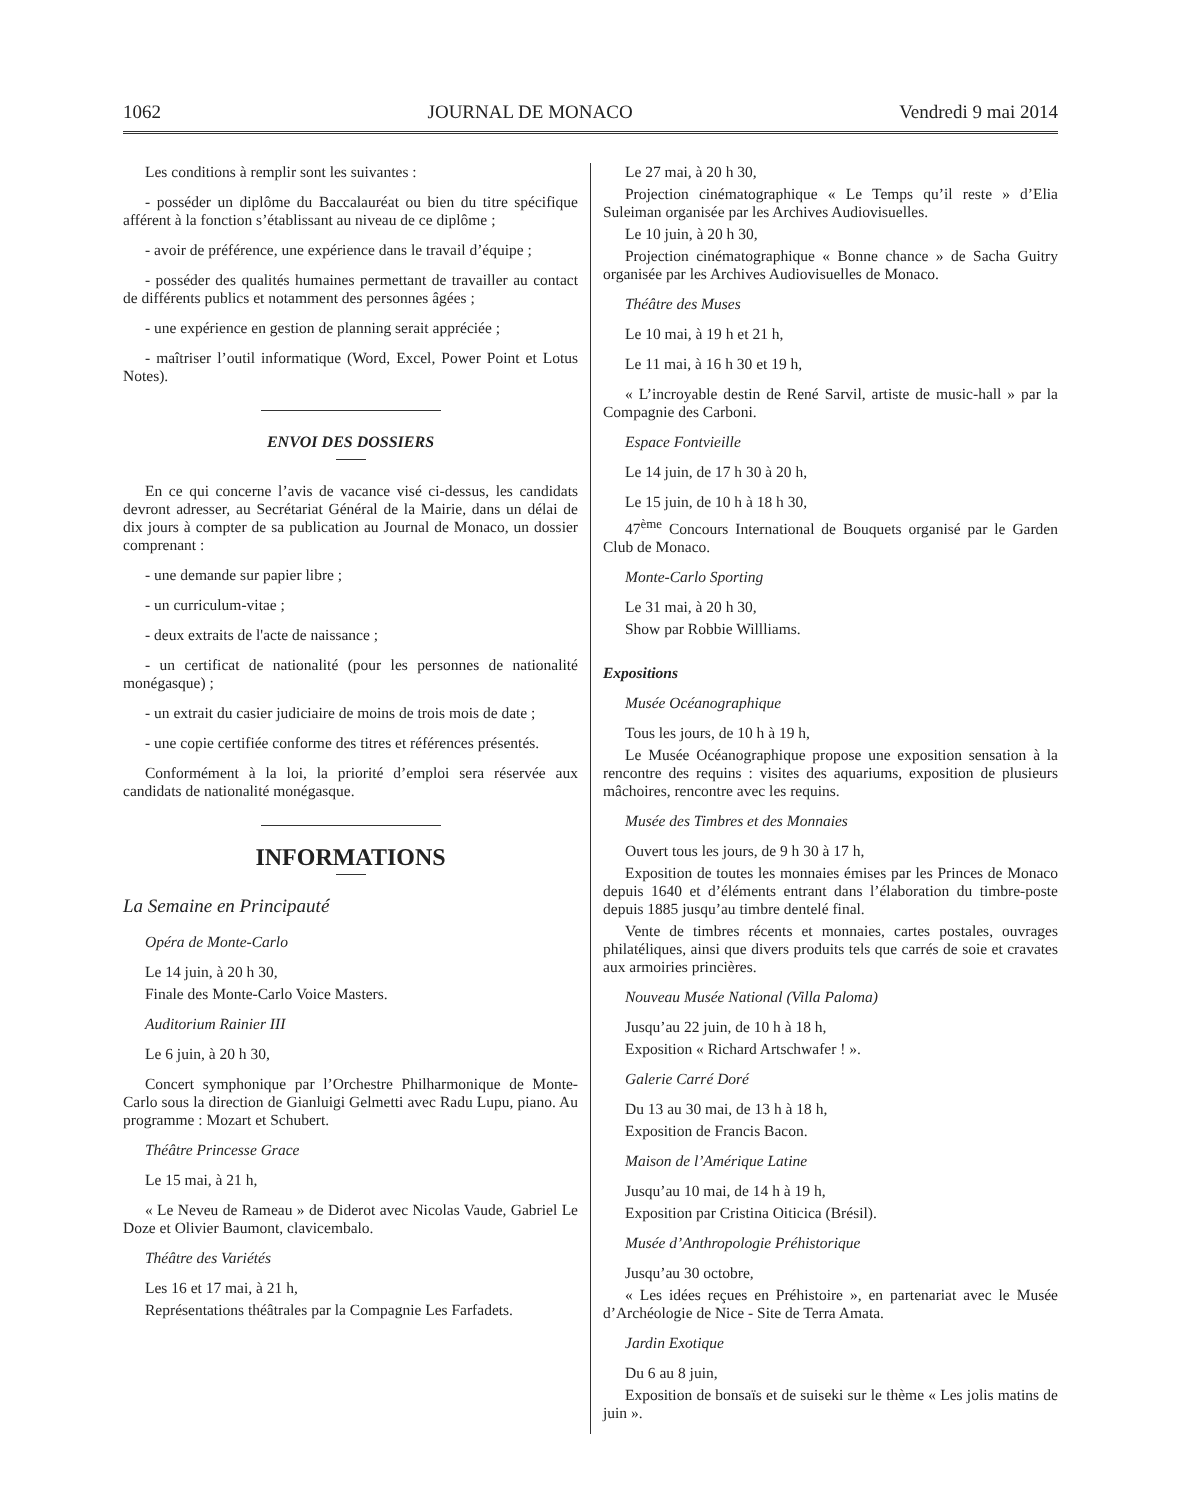1062 JOURNAL DE MONACO Vendredi 9 mai 2014
Les conditions à remplir sont les suivantes :
- posséder un diplôme du Baccalauréat ou bien du titre spécifique afférent à la fonction s’établissant au niveau de ce diplôme ;
- avoir de préférence, une expérience dans le travail d’équipe ;
- posséder des qualités humaines permettant de travailler au contact de différents publics et notamment des personnes âgées ;
- une expérience en gestion de planning serait appréciée ;
- maîtriser l’outil informatique (Word, Excel, Power Point et Lotus Notes).
ENVOI DES DOSSIERS
En ce qui concerne l’avis de vacance visé ci-dessus, les candidats devront adresser, au Secrétariat Général de la Mairie, dans un délai de dix jours à compter de sa publication au Journal de Monaco, un dossier comprenant :
- une demande sur papier libre ;
- un curriculum-vitae ;
- deux extraits de l'acte de naissance ;
- un certificat de nationalité (pour les personnes de nationalité monégasque) ;
- un extrait du casier judiciaire de moins de trois mois de date ;
- une copie certifiée conforme des titres et références présentés.
Conformément à la loi, la priorité d’emploi sera réservée aux candidats de nationalité monégasque.
INFORMATIONS
La Semaine en Principauté
Opéra de Monte-Carlo
Le 14 juin, à 20 h 30,
Finale des Monte-Carlo Voice Masters.
Auditorium Rainier III
Le 6 juin, à 20 h 30,
Concert symphonique par l’Orchestre Philharmonique de Monte-Carlo sous la direction de Gianluigi Gelmetti avec Radu Lupu, piano. Au programme : Mozart et Schubert.
Théâtre Princesse Grace
Le 15 mai, à 21 h,
« Le Neveu de Rameau » de Diderot avec Nicolas Vaude, Gabriel Le Doze et Olivier Baumont, clavicembalo.
Théâtre des Variétés
Les 16 et 17 mai, à 21 h,
Représentations théâtrales par la Compagnie Les Farfadets.
Le 27 mai, à 20 h 30,
Projection cinématographique « Le Temps qu’il reste » d’Elia Suleiman organisée par les Archives Audiovisuelles.
Le 10 juin, à 20 h 30,
Projection cinématographique « Bonne chance » de Sacha Guitry organisée par les Archives Audiovisuelles de Monaco.
Théâtre des Muses
Le 10 mai, à 19 h et 21 h,
Le 11 mai, à 16 h 30 et 19 h,
« L’incroyable destin de René Sarvil, artiste de music-hall » par la Compagnie des Carboni.
Espace Fontvieille
Le 14 juin, de 17 h 30 à 20 h,
Le 15 juin, de 10 h à 18 h 30,
47<sup>ème</sup> Concours International de Bouquets organisé par le Garden Club de Monaco.
Monte-Carlo Sporting
Le 31 mai, à 20 h 30,
Show par Robbie Willliams.
Expositions
Musée Océanographique
Tous les jours, de 10 h à 19 h,
Le Musée Océanographique propose une exposition sensation à la rencontre des requins : visites des aquariums, exposition de plusieurs mâchoires, rencontre avec les requins.
Musée des Timbres et des Monnaies
Ouvert tous les jours, de 9 h 30 à 17 h,
Exposition de toutes les monnaies émises par les Princes de Monaco depuis 1640 et d’éléments entrant dans l’élaboration du timbre-poste depuis 1885 jusqu’au timbre dentelé final.
Vente de timbres récents et monnaies, cartes postales, ouvrages philatéliques, ainsi que divers produits tels que carrés de soie et cravates aux armoiries princières.
Nouveau Musée National (Villa Paloma)
Jusqu’au 22 juin, de 10 h à 18 h,
Exposition « Richard Artschwafer ! ».
Galerie Carré Doré
Du 13 au 30 mai, de 13 h à 18 h,
Exposition de Francis Bacon.
Maison de l’Amérique Latine
Jusqu’au 10 mai, de 14 h à 19 h,
Exposition par Cristina Oiticica (Brésil).
Musée d’Anthropologie Préhistorique
Jusqu’au 30 octobre,
« Les idées reçues en Préhistoire », en partenariat avec le Musée d’Archéologie de Nice - Site de Terra Amata.
Jardin Exotique
Du 6 au 8 juin,
Exposition de bonsaïs et de suiseki sur le thème « Les jolis matins de juin ».